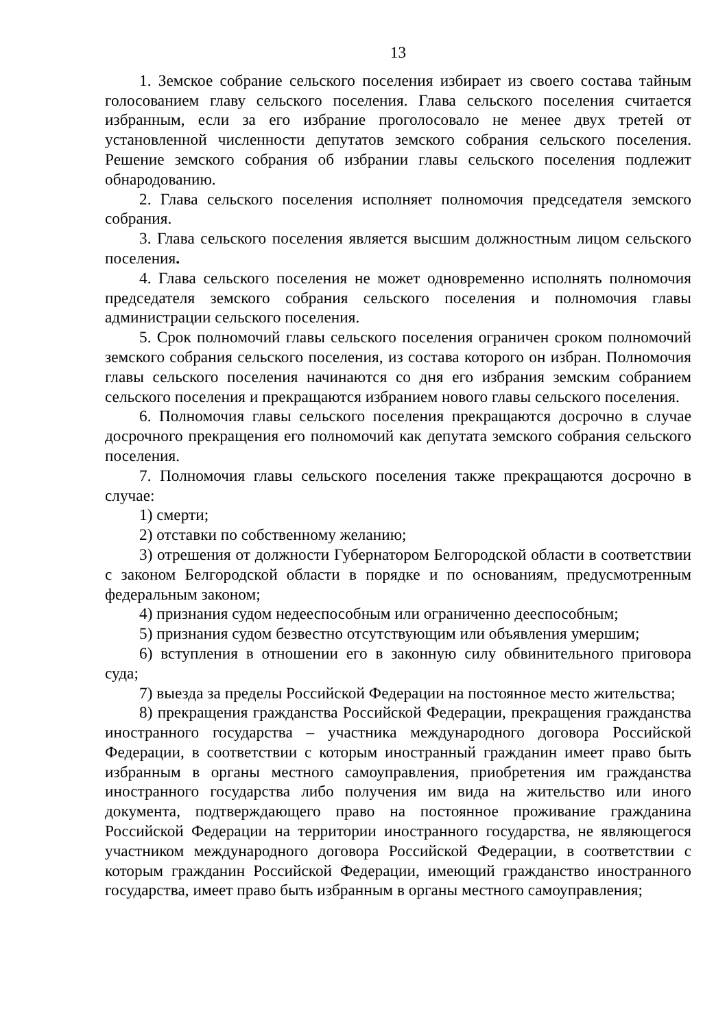13
1. Земское собрание сельского поселения избирает из своего состава тайным голосованием главу сельского поселения. Глава сельского поселения считается избранным, если за его избрание проголосовало не менее двух третей от установленной численности депутатов земского собрания сельского поселения. Решение земского собрания об избрании главы сельского поселения подлежит обнародованию.
2. Глава сельского поселения исполняет полномочия председателя земского собрания.
3. Глава сельского поселения является высшим должностным лицом сельского поселения.
4. Глава сельского поселения не может одновременно исполнять полномочия председателя земского собрания сельского поселения и полномочия главы администрации сельского поселения.
5. Срок полномочий главы сельского поселения ограничен сроком полномочий земского собрания сельского поселения, из состава которого он избран. Полномочия главы сельского поселения начинаются со дня его избрания земским собранием сельского поселения и прекращаются избранием нового главы сельского поселения.
6. Полномочия главы сельского поселения прекращаются досрочно в случае досрочного прекращения его полномочий как депутата земского собрания сельского поселения.
7. Полномочия главы сельского поселения также прекращаются досрочно в случае:
1) смерти;
2) отставки по собственному желанию;
3) отрешения от должности Губернатором Белгородской области в соответствии с законом Белгородской области в порядке и по основаниям, предусмотренным федеральным законом;
4) признания судом недееспособным или ограниченно дееспособным;
5) признания судом безвестно отсутствующим или объявления умершим;
6) вступления в отношении его в законную силу обвинительного приговора суда;
7) выезда за пределы Российской Федерации на постоянное место жительства;
8) прекращения гражданства Российской Федерации, прекращения гражданства иностранного государства – участника международного договора Российской Федерации, в соответствии с которым иностранный гражданин имеет право быть избранным в органы местного самоуправления, приобретения им гражданства иностранного государства либо получения им вида на жительство или иного документа, подтверждающего право на постоянное проживание гражданина Российской Федерации на территории иностранного государства, не являющегося участником международного договора Российской Федерации, в соответствии с которым гражданин Российской Федерации, имеющий гражданство иностранного государства, имеет право быть избранным в органы местного самоуправления;